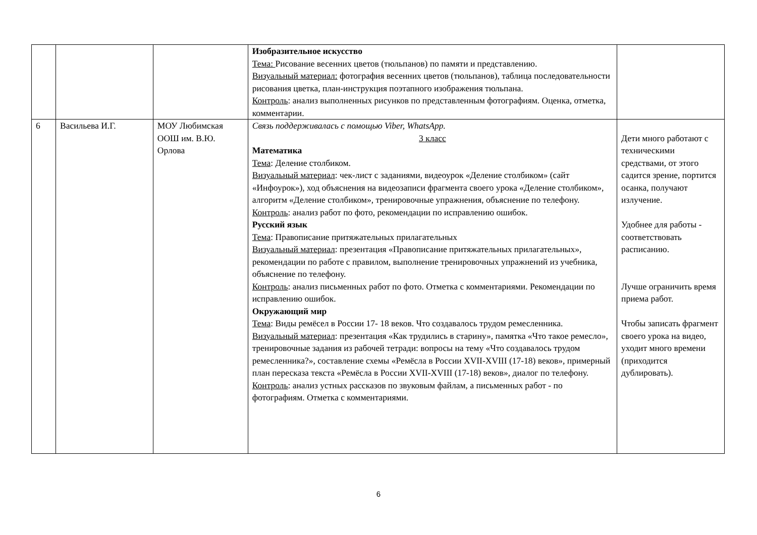| | | | Изобразительное искусство Тема: Рисование весенних цветов (тюльпанов) по памяти и представлению. Визуальный материал: фотография весенних цветов (тюльпанов), таблица последовательности рисования цветка, план-инструкция поэтапного изображения тюльпана. Контроль : анализ выполненных рисунков по представленным фотографиям. Оценка, отметка, комментарии. | |
| 6 | Васильева И.Г. | МОУ Любимская ООШ им. В.Ю. Орлова | Связь поддерживалась с помощью Viber, WhatsApp. 3 класс Математика Тема : Деление столбиком. Визуальный материал : чек-лист с заданиями, видеоурок «Деление столбиком» (сайт «Инфоурок»), ход объяснения на видеозаписи фрагмента своего урока «Деление столбиком», алгоритм «Деление столбиком», тренировочные упражнения, объяснение по телефону. Контроль : анализ работ по фото, рекомендации по исправлению ошибок. Русский язык Тема : Правописание притяжательных прилагательных Визуальный материал : презентация «Правописание притяжательных прилагательных», рекомендации по работе с правилом, выполнение тренировочных упражнений из учебника, объяснение по телефону. Контроль : анализ письменных работ по фото. Отметка с комментариями. Рекомендации по исправлению ошибок. Окружающий мир Тема : Виды ремёсел в России 17- 18 веков. Что создавалось трудом ремесленника. Визуальный материал : презентация «Как трудились в старину», памятка «Что такое ремесло», тренировочные задания из рабочей тетради: вопросы на тему «Что создавалось трудом ремесленника?», составление схемы «Ремёсла в России XVII-XVIII (17-18) веков», примерный план пересказа текста «Ремёсла в России XVII-XVIII (17-18) веков», диалог по телефону. Контроль : анализ устных рассказов по звуковым файлам, а письменных работ - по фотографиям. Отметка с комментариями. | Дети много работают с техническими средствами, от этого садится зрение, портится осанка, получают излучение. Удобнее для работы - соответствовать расписанию. Лучше ограничить время приема работ. Чтобы записать фрагмент своего урока на видео, уходит много времени (приходится дублировать). |
6